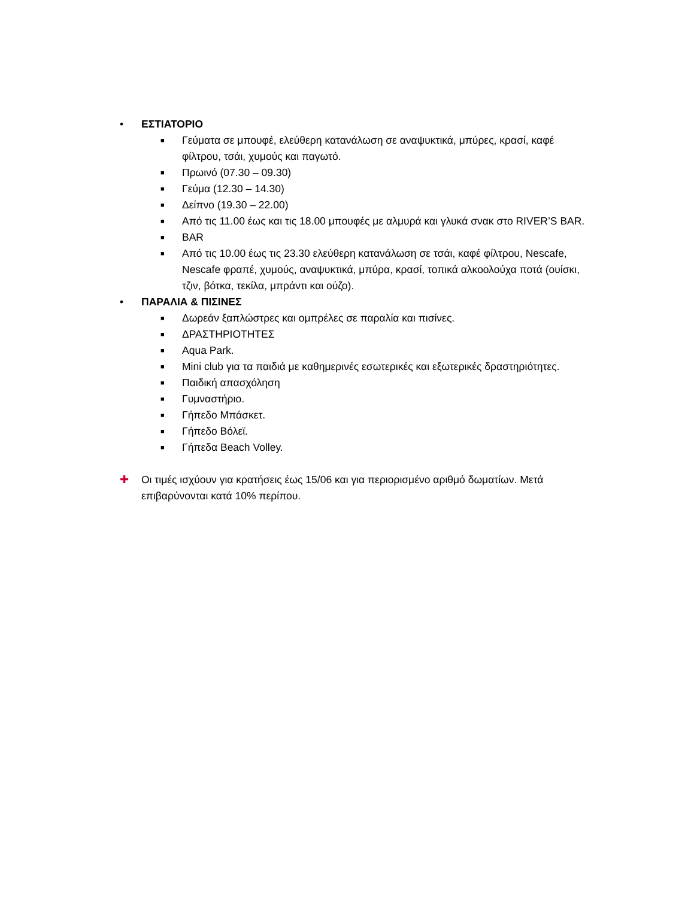• ΕΣΤΙΑΤΟΡΙΟ
■ Γεύματα σε μπουφέ, ελεύθερη κατανάλωση σε αναψυκτικά, μπύρες, κρασί, καφέ φίλτρου, τσάι, χυμούς και παγωτό.
■ Πρωινό (07.30 – 09.30)
■ Γεύμα (12.30 – 14.30)
■ Δείπνο (19.30 – 22.00)
■ Από τις 11.00 έως και τις 18.00 μπουφές με αλμυρά και γλυκά σνακ στο RIVER’S BAR.
■ BAR
■ Από τις 10.00 έως τις 23.30 ελεύθερη κατανάλωση σε τσάι, καφέ φίλτρου, Nescafe, Nescafe φραπέ, χυμούς, αναψυκτικά, μπύρα, κρασί, τοπικά αλκοολούχα ποτά (ουίσκι, τζιν, βότκα, τεκίλα, μπράντι και ούζο).
• ΠΑΡΑΛΙΑ & ΠΙΣΙΝΕΣ
■ Δωρεάν ξαπλώστρες και ομπρέλες σε παραλία και πισίνες.
■ ΔΡΑΣΤΗΡΙΟΤΗΤΕΣ
■ Aqua Park.
■ Mini club για τα παιδιά με καθημερινές εσωτερικές και εξωτερικές δραστηριότητες.
■ Παιδική απασχόληση
■ Γυμναστήριο.
■ Γήπεδο Μπάσκετ.
■ Γήπεδο Βόλεϊ.
■ Γήπεδα Beach Volley.
✚ Οι τιμές ισχύουν για κρατήσεις έως 15/06 και για περιορισμένο αριθμό δωματίων. Μετά επιβαρύνονται κατά 10% περίπου.